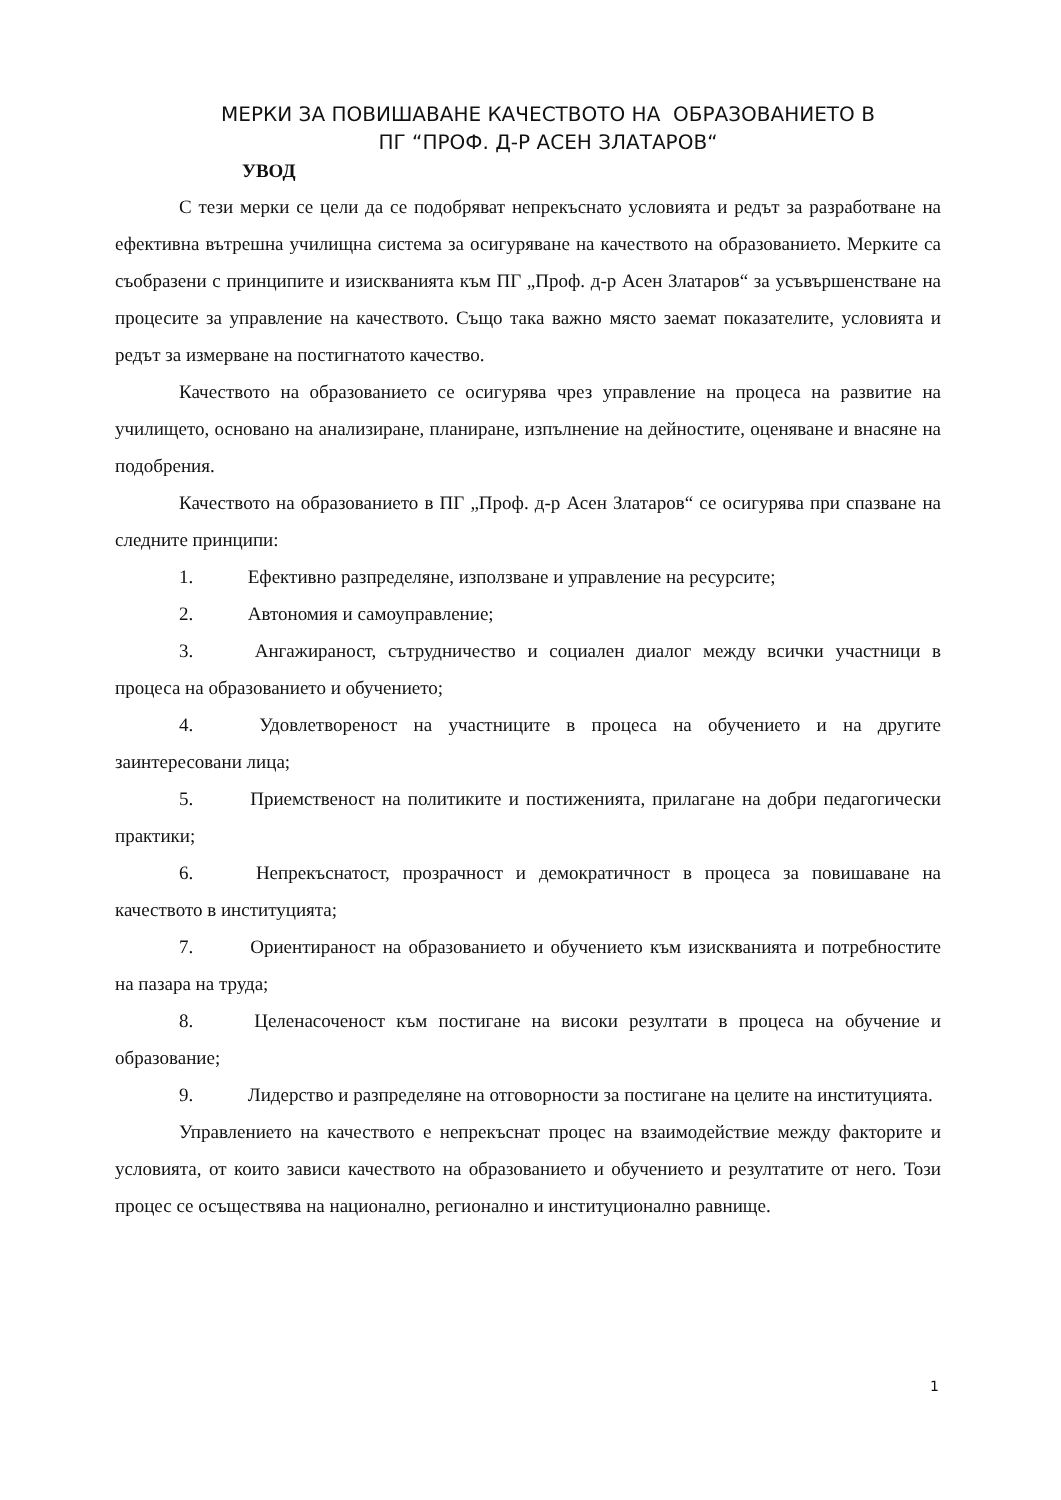МЕРКИ ЗА ПОВИШАВАНЕ КАЧЕСТВОТО НА ОБРАЗОВАНИЕТО В
ПГ “ПРОФ. Д-Р АСЕН ЗЛАТАРОВ“
УВОД
С тези мерки се цели да се подобряват непрекъснато условията и редът за разработване на ефективна вътрешна училищна система за осигуряване на качеството на образованието. Мерките са съобразени с принципите и изискванията към ПГ „Проф. д-р Асен Златаров“ за усъвършенстване на процесите за управление на качеството. Също така важно място заемат показателите, условията и редът за измерване на постигнатото качество.
Качеството на образованието се осигурява чрез управление на процеса на развитие на училището, основано на анализиране, планиране, изпълнение на дейностите, оценяване и внасяне на подобрения.
Качеството на образованието в ПГ „Проф. д-р Асен Златаров“ се осигурява при спазване на следните принципи:
1. Ефективно разпределяне, използване и управление на ресурсите;
2. Автономия и самоуправление;
3. Ангажираност, сътрудничество и социален диалог между всички участници в процеса на образованието и обучението;
4. Удовлетвореност на участниците в процеса на обучението и на другите заинтересовани лица;
5. Приемственост на политиките и постиженията, прилагане на добри педагогически практики;
6. Непрекъснатост, прозрачност и демократичност в процеса за повишаване на качеството в институцията;
7. Ориентираност на образованието и обучението към изискванията и потребностите на пазара на труда;
8. Целенасоченост към постигане на високи резултати в процеса на обучение и образование;
9. Лидерство и разпределяне на отговорности за постигане на целите на институцията.
Управлението на качеството е непрекъснат процес на взаимодействие между факторите и условията, от които зависи качеството на образованието и обучението и резултатите от него. Този процес се осъществява на национално, регионално и институционално равнище.
1